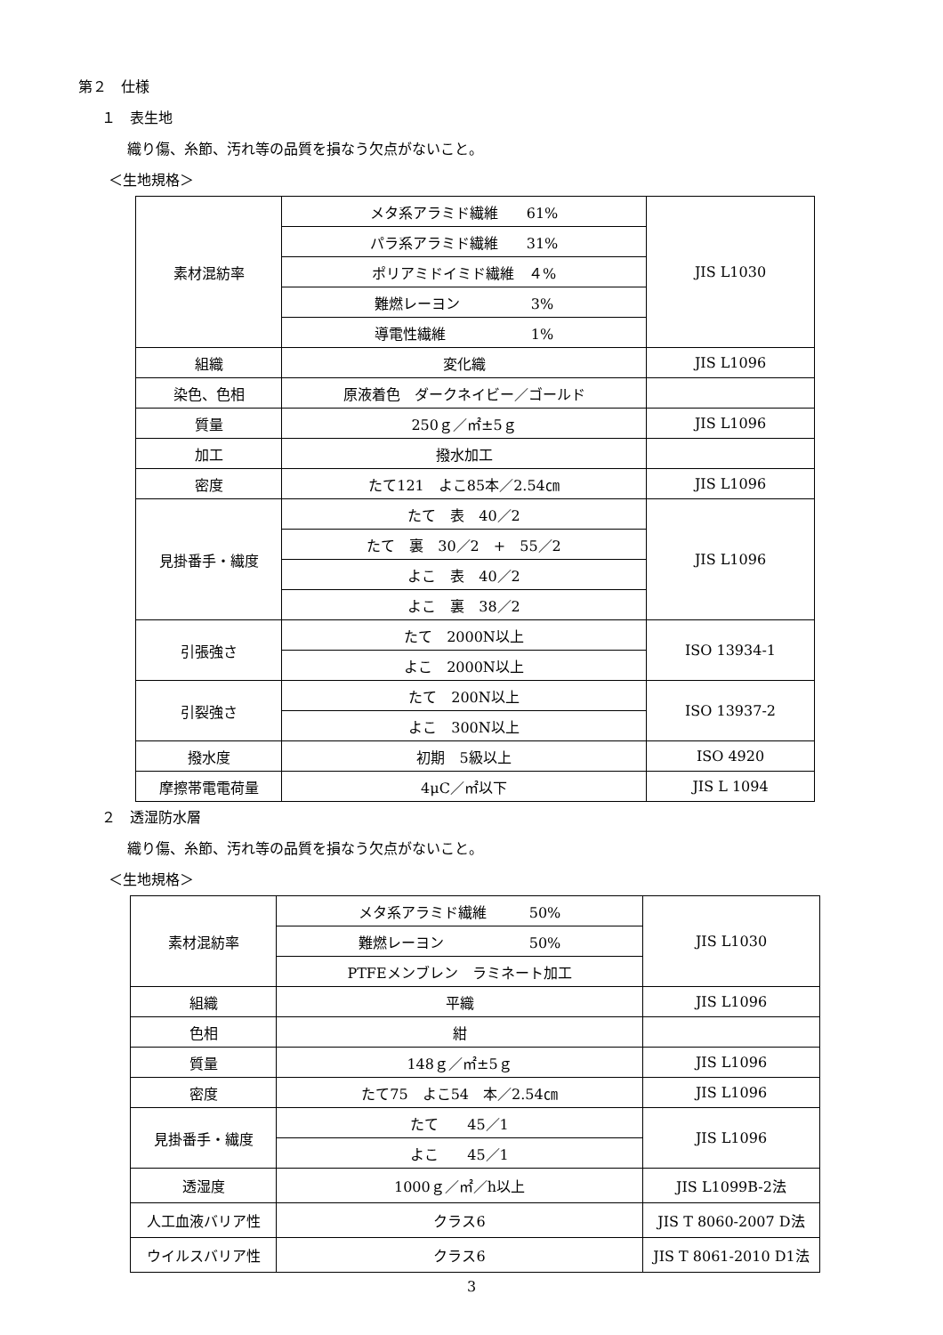第２　仕様
１　表生地
織り傷、糸節、汚れ等の品質を損なう欠点がないこと。
＜生地規格＞
| 素材混紡率 | メタ系アラミド繊維 61% | JIS L1030 |
| | パラ系アラミド繊維 31% | |
| | ポリアミドイミド繊維 ４% | |
| | 難燃レーヨン 3% | |
| | 導電性繊維 1% | |
| 組織 | 変化織 | JIS L1096 |
| 染色、色相 | 原液着色 ダークネイビー／ゴールド | |
| 質量 | 250ｇ／㎡±5ｇ | JIS L1096 |
| 加工 | 撥水加工 | |
| 密度 | たて121 よこ85本／2.54㎝ | JIS L1096 |
| 見掛番手・繊度 | たて 表 40／2 | JIS L1096 |
| | たて 裏 30／2 + 55／2 | |
| | よこ 表 40／2 | |
| | よこ 裏 38／2 | |
| 引張強さ | たて 2000N以上 | ISO 13934-1 |
| | よこ 2000N以上 | |
| 引裂強さ | たて 200N以上 | ISO 13937-2 |
| | よこ 300N以上 | |
| 撥水度 | 初期 5級以上 | ISO 4920 |
| 摩擦帯電電荷量 | 4μC／㎡以下 | JIS L 1094 |
２　透湿防水層
織り傷、糸節、汚れ等の品質を損なう欠点がないこと。
＜生地規格＞
| 素材混紡率 | メタ系アラミド繊維 50% | JIS L1030 |
| | 難燃レーヨン 50% | |
| | PTFEメンブレン ラミネート加工 | |
| 組織 | 平織 | JIS L1096 |
| 色相 | 紺 | |
| 質量 | 148ｇ／㎡±5ｇ | JIS L1096 |
| 密度 | たて75 よこ54 本／2.54㎝ | JIS L1096 |
| 見掛番手・繊度 | たて 45／1 | JIS L1096 |
| | よこ 45／1 | |
| 透湿度 | 1000ｇ／㎡／h以上 | JIS L1099B-2法 |
| 人工血液バリア性 | クラス6 | JIS T 8060-2007 D法 |
| ウイルスバリア性 | クラス6 | JIS T 8061-2010 D1法 |
3